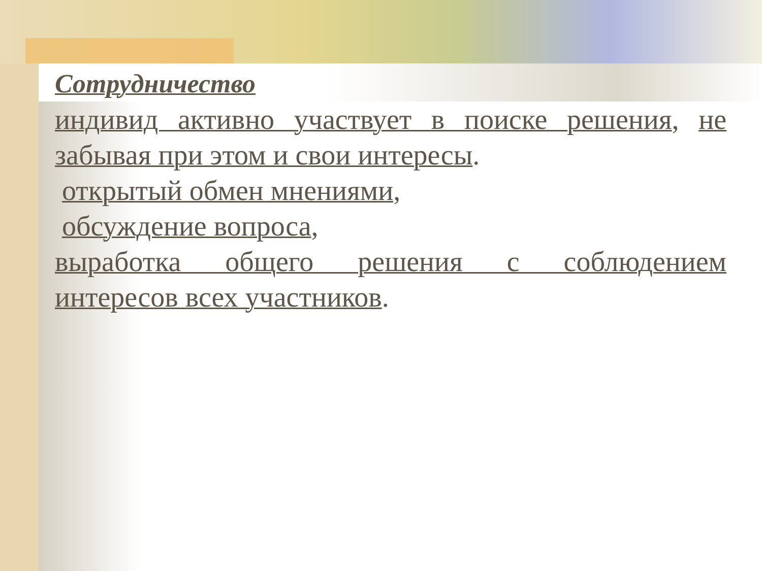Сотрудничество
индивид активно участвует в поиске решения, не
забывая при этом и свои интересы.
открытый обмен мнениями,
обсуждение вопроса,
выработка общего решения с соблюдением
интересов всех участников.